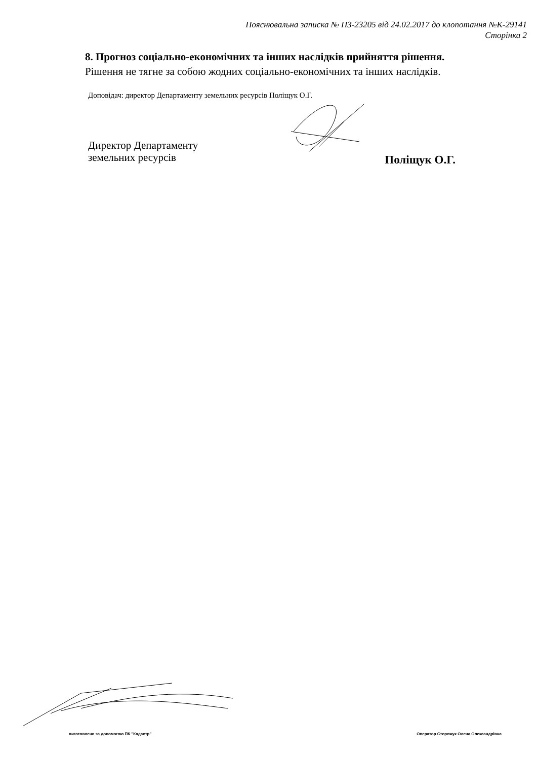Пояснювальна записка № ПЗ-23205 від 24.02.2017 до клопотання №К-29141
Сторінка 2
8. Прогноз соціально-економічних та інших наслідків прийняття рішення.
Рішення не тягне за собою жодних соціально-економічних та інших наслідків.
Доповідач: директор Департаменту земельних ресурсів Поліщук О.Г.
Директор Департаменту
земельних ресурсів
Поліщук О.Г.
виготовлено за допомогою ПК "Кадастр" Оператор Сторожук Олена Олександрівна